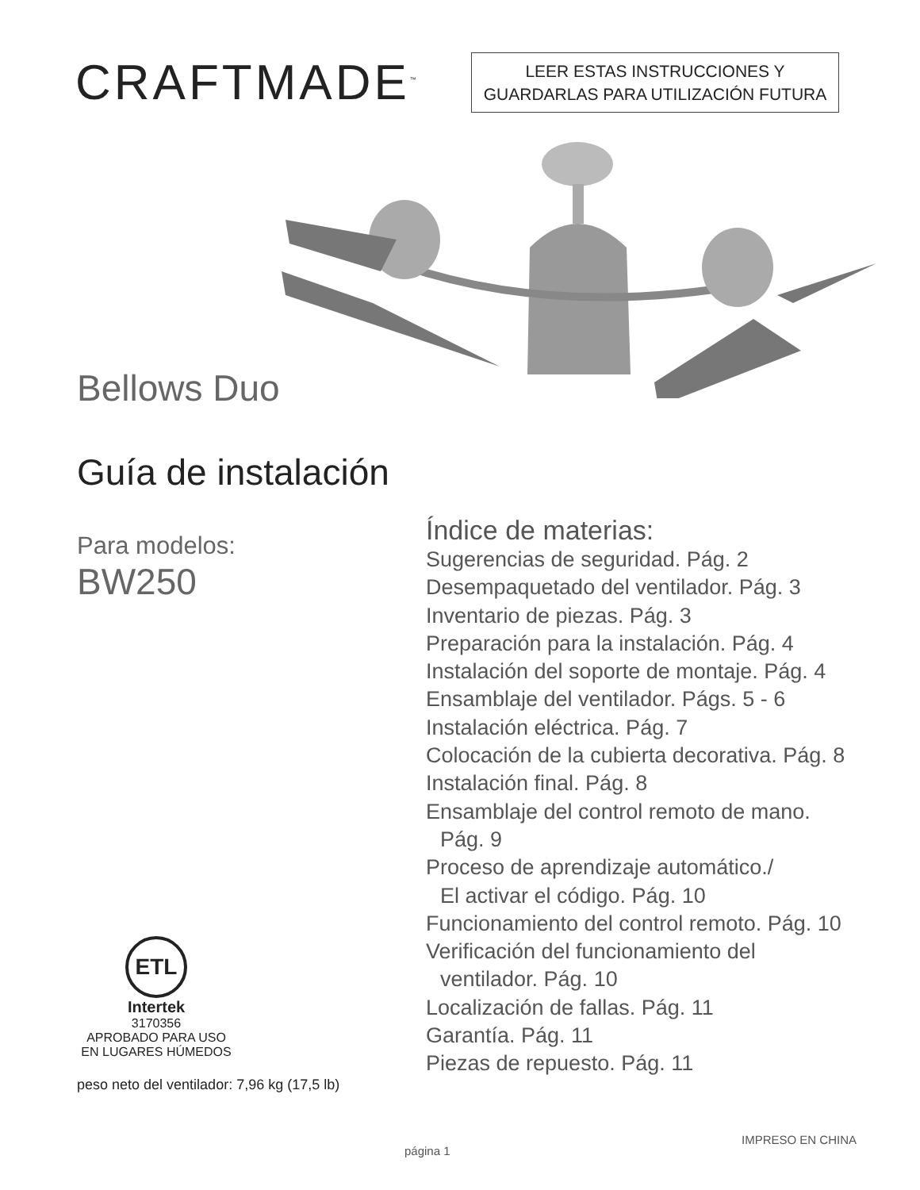CRAFTMADE<sup>™</sup>
LEER ESTAS INSTRUCCIONES Y
GUARDARLAS PARA UTILIZACIÓN FUTURA
Bellows Duo
Guía de instalación
Para modelos:
BW250
ETL
Intertek
3170356
APROBADO PARA USO
EN LUGARES HÚMEDOS
peso neto del ventilador: 7,96 kg (17,5 lb)
Índice de materias:
Sugerencias de seguridad. Pág. 2
Desempaquetado del ventilador. Pág. 3
Inventario de piezas. Pág. 3
Preparación para la instalación. Pág. 4
Instalación del soporte de montaje. Pág. 4
Ensamblaje del ventilador. Págs. 5 - 6
Instalación eléctrica. Pág. 7
Colocación de la cubierta decorativa. Pág. 8
Instalación final. Pág. 8
Ensamblaje del control remoto de mano.
Pág. 9
Proceso de aprendizaje automático./
El activar el código. Pág. 10
Funcionamiento del control remoto. Pág. 10
Verificación del funcionamiento del
ventilador. Pág. 10
Localización de fallas. Pág. 11
Garantía. Pág. 11
Piezas de repuesto. Pág. 11
página 1 IMPRESO EN CHINA